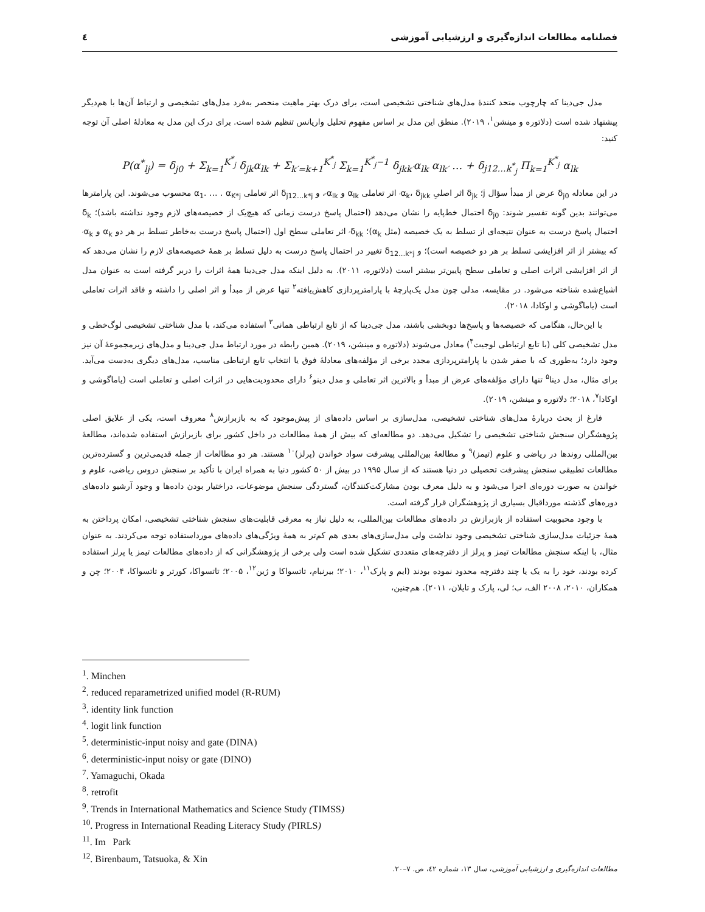فصلنامه مطالعات اندازه‌گیری و ارزشیابی آموزشی ٤
مدل جی‌دینا که چارچوب متحد کنندۀ مدل‌های شناختی تشخیصی است، برای درک بهتر ماهیت منحصر به‌فرد مدل‌های تشخیصی و ارتباط آن‌ها با هم‌دیگر پیشنهاد شده است (دلاتوره و مینشن<sup>۱</sup>، ۲۰۱۹). منطق این مدل بر اساس مفهوم تحلیل واریانس تنظیم شده است. برای درک این مدل به معادلۀ اصلی آن توجه کنید:
P(α<sup>*</sup><sub>lj</sub>) = δ<sub>j0</sub> + Σ<sub>k=1</sub><sup>K<sup>*</sup><sub>j</sub></sup> δ<sub>jk</sub>α<sub>lk</sub> + Σ<sub>k′=k+1</sub><sup>K<sup>*</sup><sub>j</sub></sup> Σ<sub>k=1</sub><sup>K<sup>*</sup><sub>j</sub>−1</sup> δ<sub>jkk′</sub>α<sub>lk</sub> α<sub>lk′</sub> … + δ<sub>j12…k<sup>*</sup><sub>j</sub></sub> Π<sub>k=1</sub><sup>K<sup>*</sup><sub>j</sub></sup> α<sub>lk</sub>
در این معادله δ<sub>j0</sub> عرض از مبدأ سؤال j؛ δ<sub>jk</sub> اثر اصلیِ α<sub>k</sub>، δ<sub>jkk′</sub> اثر تعاملی α<sub>lk</sub> و α<sub>lk′</sub>، و δ<sub>j12…k*j</sub> اثر تعاملی α<sub>1</sub>. … . α<sub>K*j</sub> محسوب می‌شوند. این پارامترها می‌توانند بدین گونه تفسیر شوند: δ<sub>j0</sub> احتمال خط‌پایه را نشان می‌دهد (احتمال پاسخ درست زمانی که هیچ‌یک از خصیصه‌های لازم وجود نداشته باشد)؛ δ<sub>k</sub> احتمال پاسخ درست به عنوان نتیجه‌ای از تسلط به یک خصیصه (مثل α<sub>k</sub>)؛ δ<sub>kk′</sub> اثر تعاملی سطح اول (احتمال پاسخ درست به‌خاطر تسلط بر هر دو α<sub>k</sub> و α<sub>k′</sub> که بیشتر از اثر افزایشی تسلط بر هر دو خصیصه است)؛ و δ<sub>12…k*j</sub> تغییر در احتمال پاسخ درست به دلیل تسلط بر همۀ خصیصه‌های لازم را نشان می‌دهد که از اثر افزایشی اثرات اصلی و تعاملی سطح پایین‌تر بیشتر است (دلاتوره، ۲۰۱۱). به دلیل اینکه مدل جی‌دینا همۀ اثرات را دربر گرفته است به عنوان مدل اشباع‌شده شناخته می‌شود. در مقایسه، مدلی چون مدل یک‌پارچۀ با پارامترپردازی کاهش‌یافته<sup>۲</sup> تنها عرض از مبدأ و اثر اصلی را داشته و فاقد اثرات تعاملی است (یاماگوشی و اوکادا، ۲۰۱۸).
با این‌حال، هنگامی که خصیصه‌ها و پاسخ‌ها دوبخشی باشند، مدل جی‌دینا که از تابع ارتباطی همانی<sup>۳</sup> استفاده می‌کند، با مدل شناختی تشخیصی لوگ‌خطی و مدل تشخیصی کلی (با تابع ارتباطی لوجیت<sup>۴</sup>) معادل می‌شوند (دلاتوره و مینشن، ۲۰۱۹). همین رابطه در مورد ارتباط مدل جی‌دینا و مدل‌های زیرمجموعۀ آن نیز وجود دارد؛ به‌طوری که با صفر شدن یا پارامترپردازی مجدد برخی از مؤلفه‌های معادلۀ فوق یا انتخاب تابع ارتباطی مناسب، مدل‌های دیگری به‌دست می‌آید. برای مثال، مدل دینا<sup>۵</sup> تنها دارای مؤلفه‌های عرض از مبدأ و بالاترین اثر تعاملی و مدل دینو<sup>۶</sup> دارای محدودیت‌هایی در اثرات اصلی و تعاملی است (یاماگوشی و اوکادا<sup>۷</sup>، ۲۰۱۸؛ دلاتوره و مینشن، ۲۰۱۹).
فارغ از بحث دربارۀ مدل‌های شناختی تشخیصی، مدل‌سازی بر اساس داده‌های از پیش‌موجود که به بازبرازش<sup>۸</sup> معروف است، یکی از علایق اصلی پژوهشگران سنجش شناختی تشخیصی را تشکیل می‌دهد. دو مطالعه‌ای که بیش از همۀ مطالعات در داخل کشور برای بازبرازش استفاده شده‌اند، مطالعۀ بین‌المللی روندها در ریاضی و علوم (تیمز)<sup>۹</sup> و مطالعۀ بین‌المللی پیشرفت سواد خواندن (پرلز)<sup>۱۰</sup> هستند. هر دو مطالعات از جمله قدیمی‌ترین و گسترده‌ترین مطالعات تطبیقی سنجش پیشرفت تحصیلی در دنیا هستند که از سال ۱۹۹۵ در بیش از ۵۰ کشور دنیا به همراه ایران با تأکید بر سنجش دروس ریاضی، علوم و خواندن به صورت دوره‌ای اجرا می‌شود و به دلیل معرف بودن مشارکت‌کنندگان، گستردگی سنجش موضوعات، دراختیار بودن داده‌ها و وجود آرشیو داده‌های دوره‌های گذشته مورداقبال بسیاری از پژوهشگران قرار گرفته است.
با وجود محبوبیت استفاده از بازبرازش در داده‌های مطالعات بین‌المللی، به دلیل نیاز به معرفی قابلیت‌های سنجش شناختی تشخیصی، امکان پرداختن به همۀ جزئیات مدل‌سازی شناختی تشخیصی وجود نداشت ولی مدل‌سازی‌های بعدی هم کم‌تر به همۀ ویژگی‌های داده‌های مورداستفاده توجه می‌کردند. به عنوان مثال، با اینکه سنجش مطالعات تیمز و پرلز از دفترچه‌های متعددی تشکیل شده است ولی برخی از پژوهشگرانی که از داده‌های مطالعات تیمز یا پرلز استفاده کرده بودند، خود را به یک یا چند دفترچه محدود نموده بودند (ایم و پارک<sup>۱۱</sup>، ۲۰۱۰؛ بیرنبام، تاتسواکا و ژین<sup>۱۲</sup>، ۲۰۰۵؛ تاتسواکا، کورتر و تاتسواکا، ۲۰۰۴؛ چن و همکاران، ۲۰۱۰، ۲۰۰۸ الف، ب؛ لی، پارک و تایلان، ۲۰۱۱). هم‌چنین،
<sup>1</sup>. Minchen
<sup>2</sup>. reduced reparametrized unified model (R-RUM)
<sup>3</sup>. identity link function
<sup>4</sup>. logit link function
<sup>5</sup>. deterministic-input noisy and gate (DINA)
<sup>6</sup>. deterministic-input noisy or gate (DINO)
<sup>7</sup>. Yamaguchi, Okada
<sup>8</sup>. retrofit
<sup>9</sup>. Trends in International Mathematics and Science Study (TIMSS)
<sup>10</sup>. Progress in International Reading Literacy Study (PIRLS)
<sup>11</sup>. Im Park
<sup>12</sup>. Birenbaum, Tatsuoka, & Xin
مطالعات اندازه‌گیری و ارزشیابی آموزشی، سال ۱۳، شماره ٤۲، ص. ۷–۲۰.